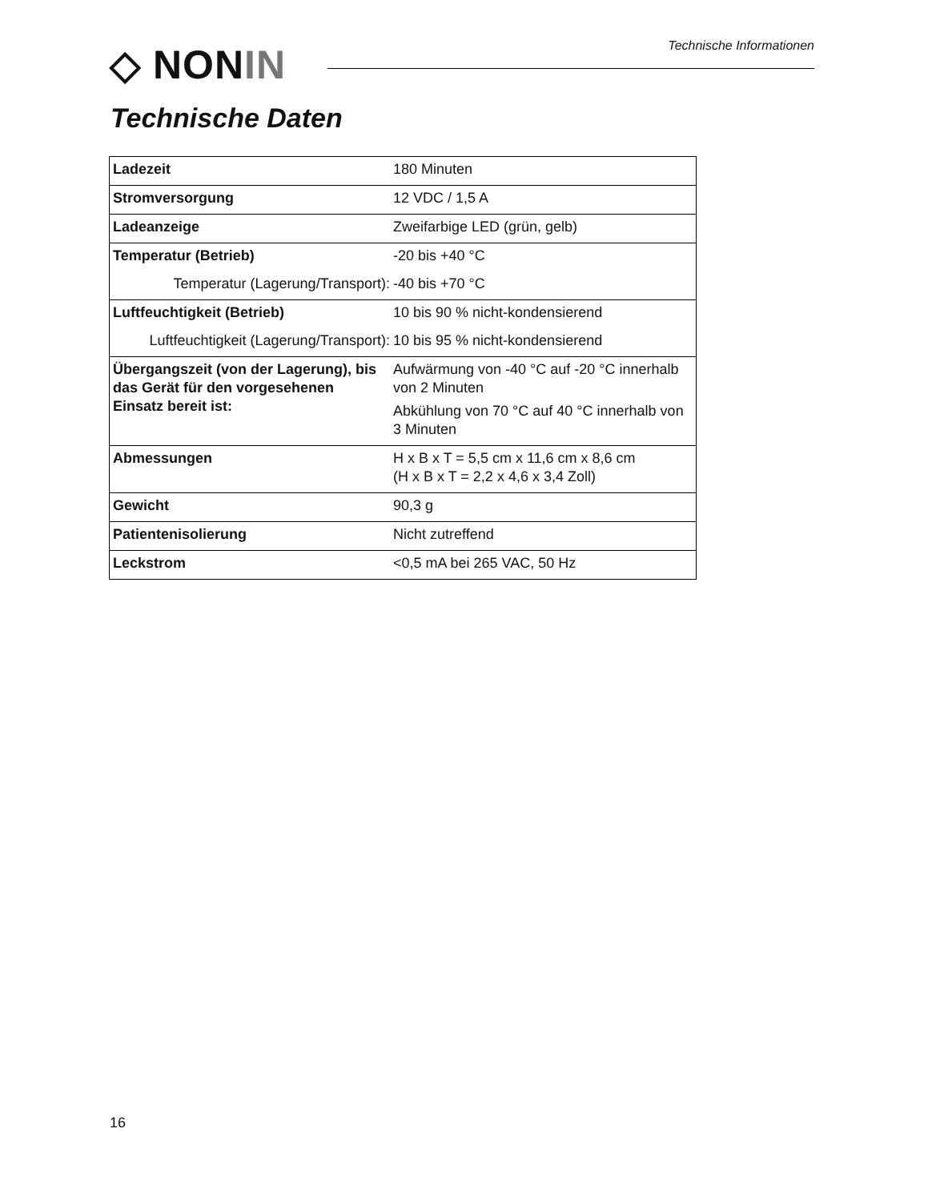◇ NONIN Technische Informationen
Technische Daten
| Ladezeit | 180 Minuten |
| Stromversorgung | 12 VDC / 1,5 A |
| Ladeanzeige | Zweifarbige LED (grün, gelb) |
| Temperatur (Betrieb) | -20 bis +40 °C |
| Temperatur (Lagerung/Transport): | -40 bis +70 °C |
| Luftfeuchtigkeit (Betrieb) | 10 bis 90 % nicht-kondensierend |
| Luftfeuchtigkeit (Lagerung/Transport): | 10 bis 95 % nicht-kondensierend |
| Übergangszeit (von der Lagerung), bis das Gerät für den vorgesehenen Einsatz bereit ist: | Aufwärmung von -40 °C auf -20 °C innerhalb von 2 Minuten Abkühlung von 70 °C auf 40 °C innerhalb von 3 Minuten |
| Abmessungen | H x B x T = 5,5 cm x 11,6 cm x 8,6 cm (H x B x T = 2,2 x 4,6 x 3,4 Zoll) |
| Gewicht | 90,3 g |
| Patientenisolierung | Nicht zutreffend |
| Leckstrom | <0,5 mA bei 265 VAC, 50 Hz |
16